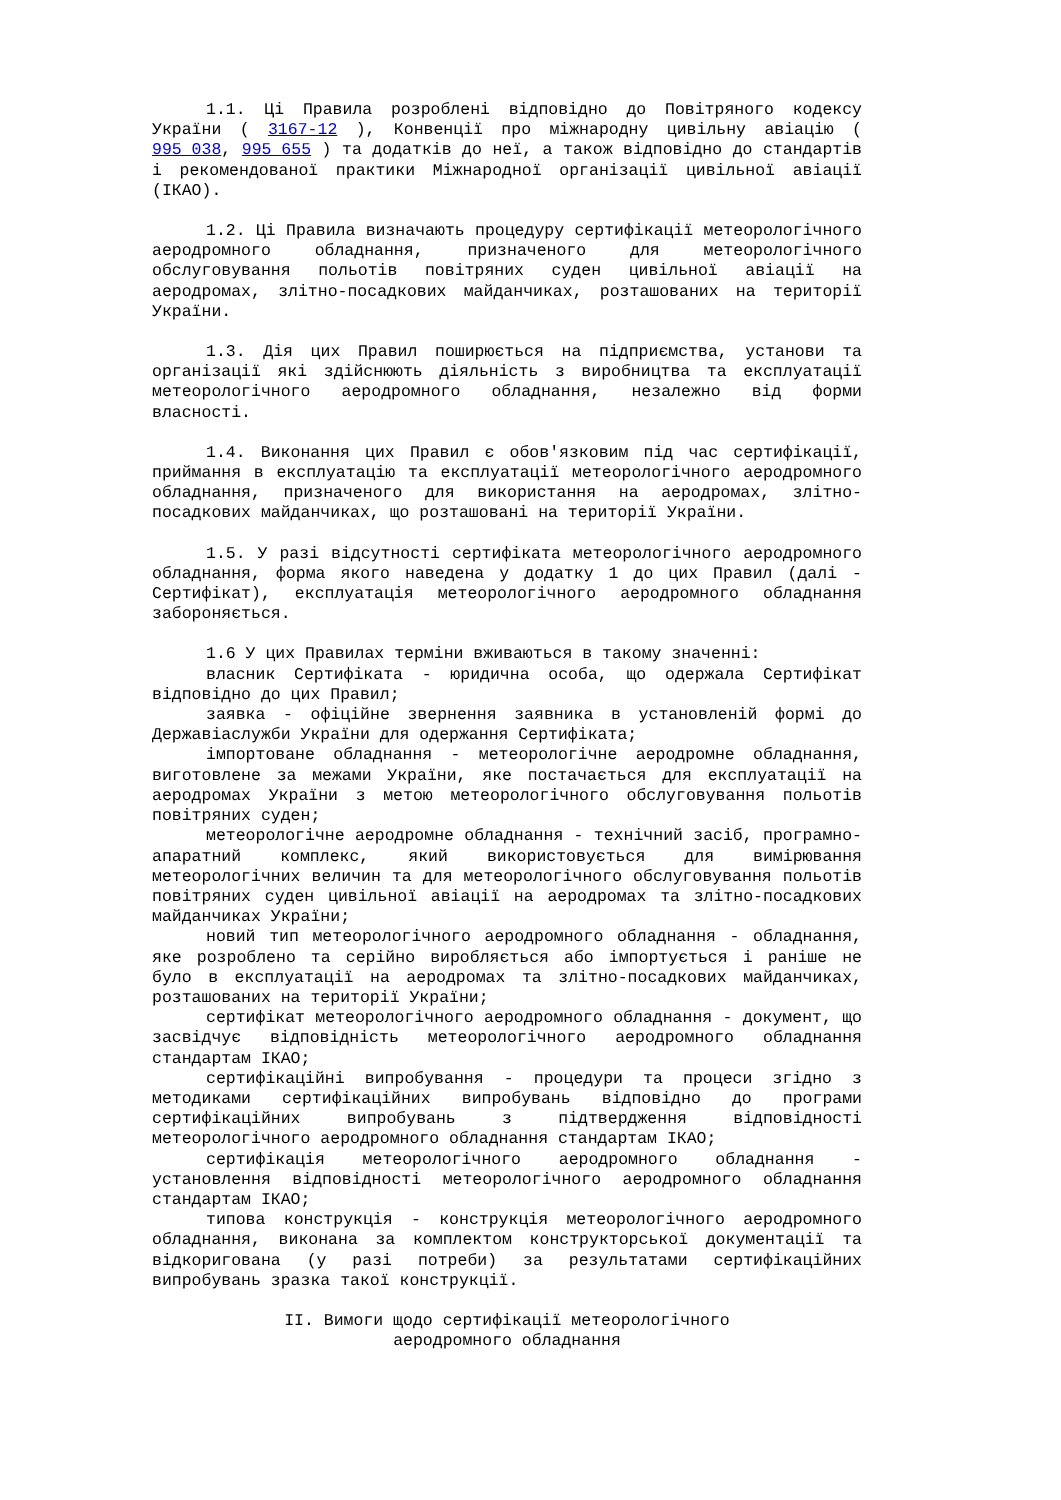1.1. Ці Правила розроблені відповідно до Повітряного кодексу України ( 3167-12 ), Конвенції про міжнародну цивільну авіацію ( 995_038, 995_655 ) та додатків до неї, а також відповідно до стандартів і рекомендованої практики Міжнародної організації цивільної авіації (ІКАО).
1.2. Ці Правила визначають процедуру сертифікації метеорологічного аеродромного обладнання, призначеного для метеорологічного обслуговування польотів повітряних суден цивільної авіації на аеродромах, злітно-посадкових майданчиках, розташованих на території України.
1.3. Дія цих Правил поширюється на підприємства, установи та організації які здійснюють діяльність з виробництва та експлуатації метеорологічного аеродромного обладнання, незалежно від форми власності.
1.4. Виконання цих Правил є обов'язковим під час сертифікації, приймання в експлуатацію та експлуатації метеорологічного аеродромного обладнання, призначеного для використання на аеродромах, злітно-посадкових майданчиках, що розташовані на території України.
1.5. У разі відсутності сертифіката метеорологічного аеродромного обладнання, форма якого наведена у додатку 1 до цих Правил (далі - Сертифікат), експлуатація метеорологічного аеродромного обладнання забороняється.
1.6 У цих Правилах терміни вживаються в такому значенні:
власник Сертифіката - юридична особа, що одержала Сертифікат відповідно до цих Правил;
заявка - офіційне звернення заявника в установленій формі до Державіаслужби України для одержання Сертифіката;
імпортоване обладнання - метеорологічне аеродромне обладнання, виготовлене за межами України, яке постачається для експлуатації на аеродромах України з метою метеорологічного обслуговування польотів повітряних суден;
метеорологічне аеродромне обладнання - технічний засіб, програмно-апаратний комплекс, який використовується для вимірювання метеорологічних величин та для метеорологічного обслуговування польотів повітряних суден цивільної авіації на аеродромах та злітно-посадкових майданчиках України;
новий тип метеорологічного аеродромного обладнання - обладнання, яке розроблено та серійно виробляється або імпортується і раніше не було в експлуатації на аеродромах та злітно-посадкових майданчиках, розташованих на території України;
сертифікат метеорологічного аеродромного обладнання - документ, що засвідчує відповідність метеорологічного аеродромного обладнання стандартам ІКАО;
сертифікаційні випробування - процедури та процеси згідно з методиками сертифікаційних випробувань відповідно до програми сертифікаційних випробувань з підтвердження відповідності метеорологічного аеродромного обладнання стандартам ІКАО;
сертифікація метеорологічного аеродромного обладнання - установлення відповідності метеорологічного аеродромного обладнання стандартам ІКАО;
типова конструкція - конструкція метеорологічного аеродромного обладнання, виконана за комплектом конструкторської документації та відкоригована (у разі потреби) за результатами сертифікаційних випробувань зразка такої конструкції.
II. Вимоги щодо сертифікації метеорологічного
аеродромного обладнання